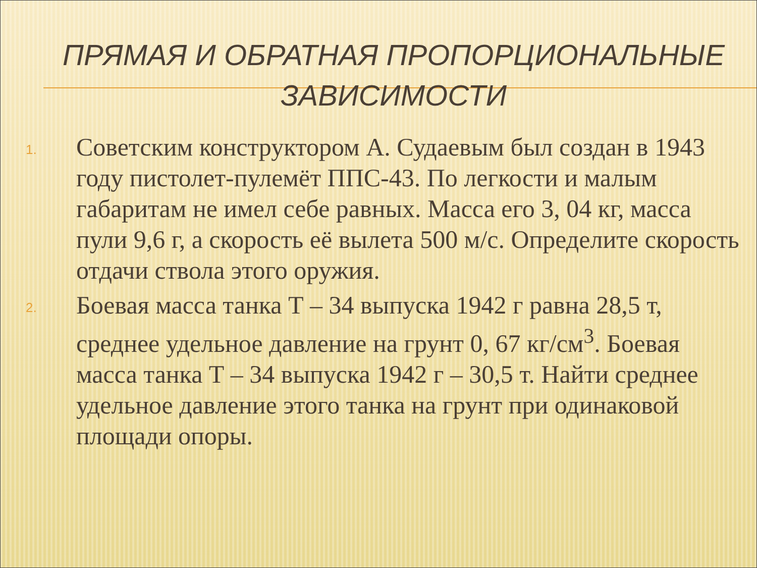ПРЯМАЯ И ОБРАТНАЯ ПРОПОРЦИОНАЛЬНЫЕ ЗАВИСИМОСТИ
1.
Советским конструктором А. Судаевым был создан в 1943 году пистолет-пулемёт ППС-43. По легкости и малым габаритам не имел себе равных. Масса его 3, 04 кг, масса пули 9,6 г, а скорость её вылета 500 м/с. Определите скорость отдачи ствола этого оружия.
2.
Боевая масса танка Т – 34 выпуска 1942 г равна 28,5 т, среднее удельное давление на грунт 0, 67 кг/см<sup>3</sup>. Боевая масса танка Т – 34 выпуска 1942 г – 30,5 т. Найти среднее удельное давление этого танка на грунт при одинаковой площади опоры.